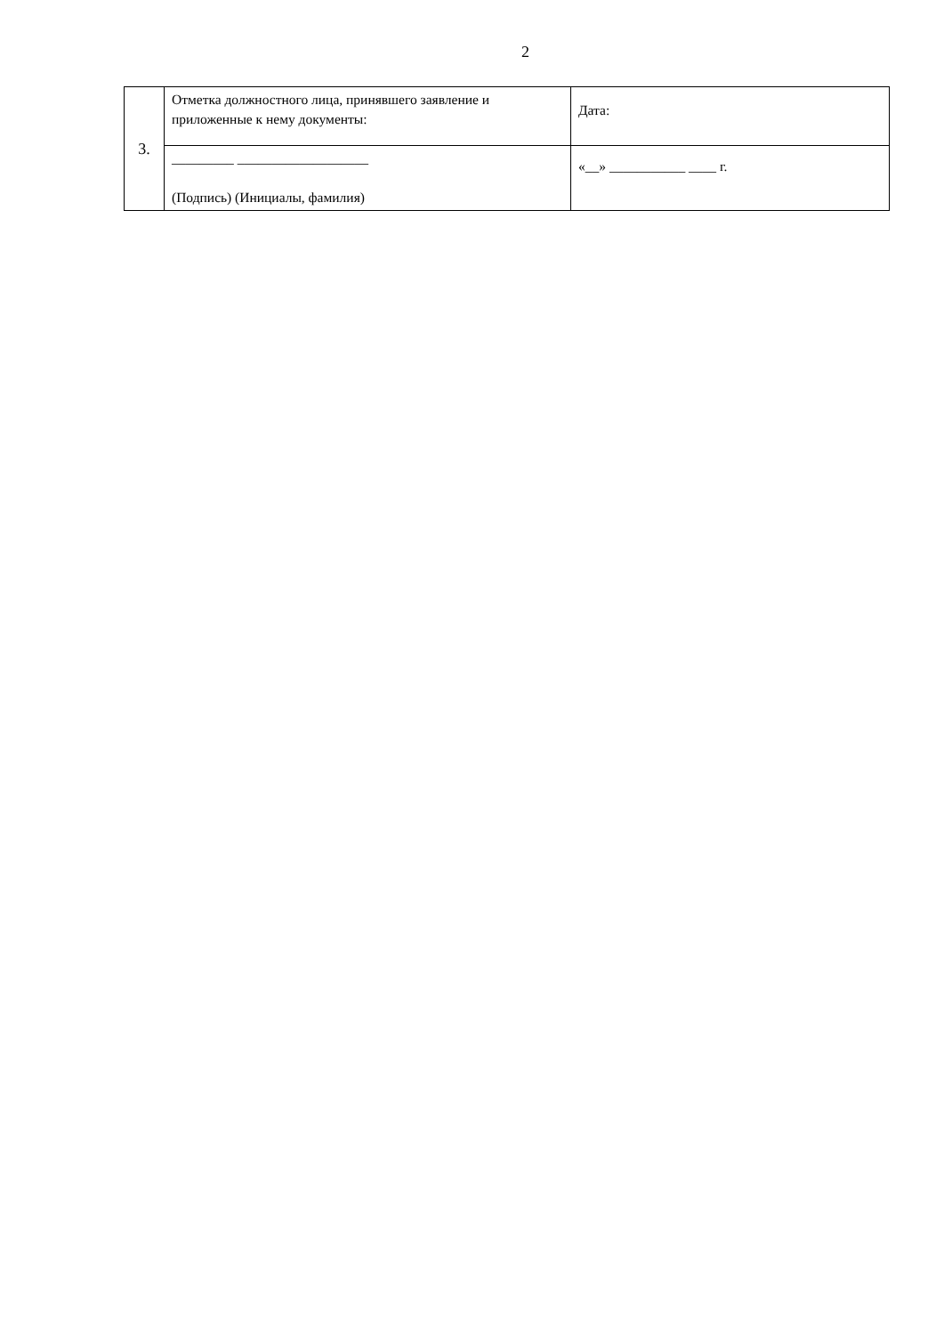2
| 3. | Отметка должностного лица, принявшего заявление и приложенные к нему документы: | Дата: |
| | _________ ___________________ (Подпись) (Инициалы, фамилия) | «__» ___________ ____ г. |